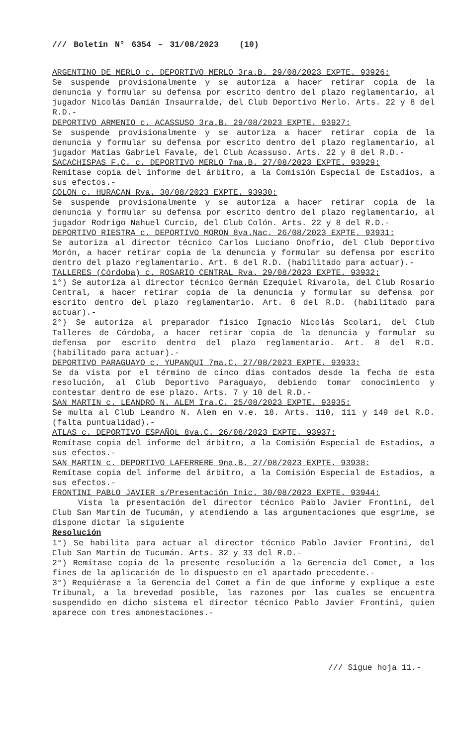/// Boletín N° 6354 – 31/08/2023 (10)
ARGENTINO DE MERLO c. DEPORTIVO MERLO 3ra.B. 29/08/2023 EXPTE. 93926:
Se suspende provisionalmente y se autoriza a hacer retirar copia de la denuncia y formular su defensa por escrito dentro del plazo reglamentario, al jugador Nicolás Damián Insaurralde, del Club Deportivo Merlo. Arts. 22 y 8 del R.D.-
DEPORTIVO ARMENIO c. ACASSUSO 3ra.B. 29/08/2023 EXPTE. 93927:
Se suspende provisionalmente y se autoriza a hacer retirar copia de la denuncia y formular su defensa por escrito dentro del plazo reglamentario, al jugador Matías Gabriel Favale, del Club Acassuso. Arts. 22 y 8 del R.D.-
SACACHISPAS F.C. c. DEPORTIVO MERLO 7ma.B. 27/08/2023 EXPTE. 93929:
Remítase copia del informe del árbitro, a la Comisión Especial de Estadios, a sus efectos.-
COLON c. HURACAN Rva. 30/08/2023 EXPTE. 93930:
Se suspende provisionalmente y se autoriza a hacer retirar copia de la denuncia y formular su defensa por escrito dentro del plazo reglamentario, al jugador Rodrigo Nahuel Curcio, del Club Colón. Arts. 22 y 8 del R.D.-
DEPORTIVO RIESTRA c. DEPORTIVO MORON 8va.Nac. 26/08/2023 EXPTE. 93931:
Se autoriza al director técnico Carlos Luciano Onofrio, del Club Deportivo Morón, a hacer retirar copia de la denuncia y formular su defensa por escrito dentro del plazo reglamentario. Art. 8 del R.D. (habilitado para actuar).-
TALLERES (Córdoba) c. ROSARIO CENTRAL Rva. 29/08/2023 EXPTE. 93932:
1°) Se autoriza al director técnico Germán Ezequiel Rivarola, del Club Rosario Central, a hacer retirar copia de la denuncia y formular su defensa por escrito dentro del plazo reglamentario. Art. 8 del R.D. (habilitado para actuar).-
2°) Se autoriza al preparador físico Ignacio Nicolás Scolari, del Club Talleres de Córdoba, a hacer retirar copia de la denuncia y formular su defensa por escrito dentro del plazo reglamentario. Art. 8 del R.D. (habilitado para actuar).-
DEPORTIVO PARAGUAYO c. YUPANQUI 7ma.C. 27/08/2023 EXPTE. 93933:
Se da vista por el término de cinco días contados desde la fecha de esta resolución, al Club Deportivo Paraguayo, debiendo tomar conocimiento y contestar dentro de ese plazo. Arts. 7 y 10 del R.D.-
SAN MARTIN c. LEANDRO N. ALEM Ira.C. 25/08/2023 EXPTE. 93935:
Se multa al Club Leandro N. Alem en v.e. 18. Arts. 110, 111 y 149 del R.D. (falta puntualidad).-
ATLAS c. DEPORTIVO ESPAÑOL 8va.C. 26/08/2023 EXPTE. 93937:
Remítase copia del informe del árbitro, a la Comisión Especial de Estadios, a sus efectos.-
SAN MARTIN c. DEPORTIVO LAFERRERE 9na.B. 27/08/2023 EXPTE. 93938:
Remítase copia del informe del árbitro, a la Comisión Especial de Estadios, a sus efectos.-
FRONTINI PABLO JAVIER s/Presentación Inic. 30/08/2023 EXPTE. 93944:
Vista la presentación del director técnico Pablo Javier Frontini, del Club San Martín de Tucumán, y atendiendo a las argumentaciones que esgrime, se dispone dictar la siguiente
Resolución
1°) Se habilita para actuar al director técnico Pablo Javier Frontini, del Club San Martín de Tucumán. Arts. 32 y 33 del R.D.-
2°) Remítase copia de la presente resolución a la Gerencia del Comet, a los fines de la aplicación de lo dispuesto en el apartado precedente.-
3°) Requiérase a la Gerencia del Comet a fin de que informe y explique a este Tribunal, a la brevedad posible, las razones por las cuales se encuentra suspendido en dicho sistema el director técnico Pablo Javier Frontini, quien aparece con tres amonestaciones.-
/// Sigue hoja 11.-